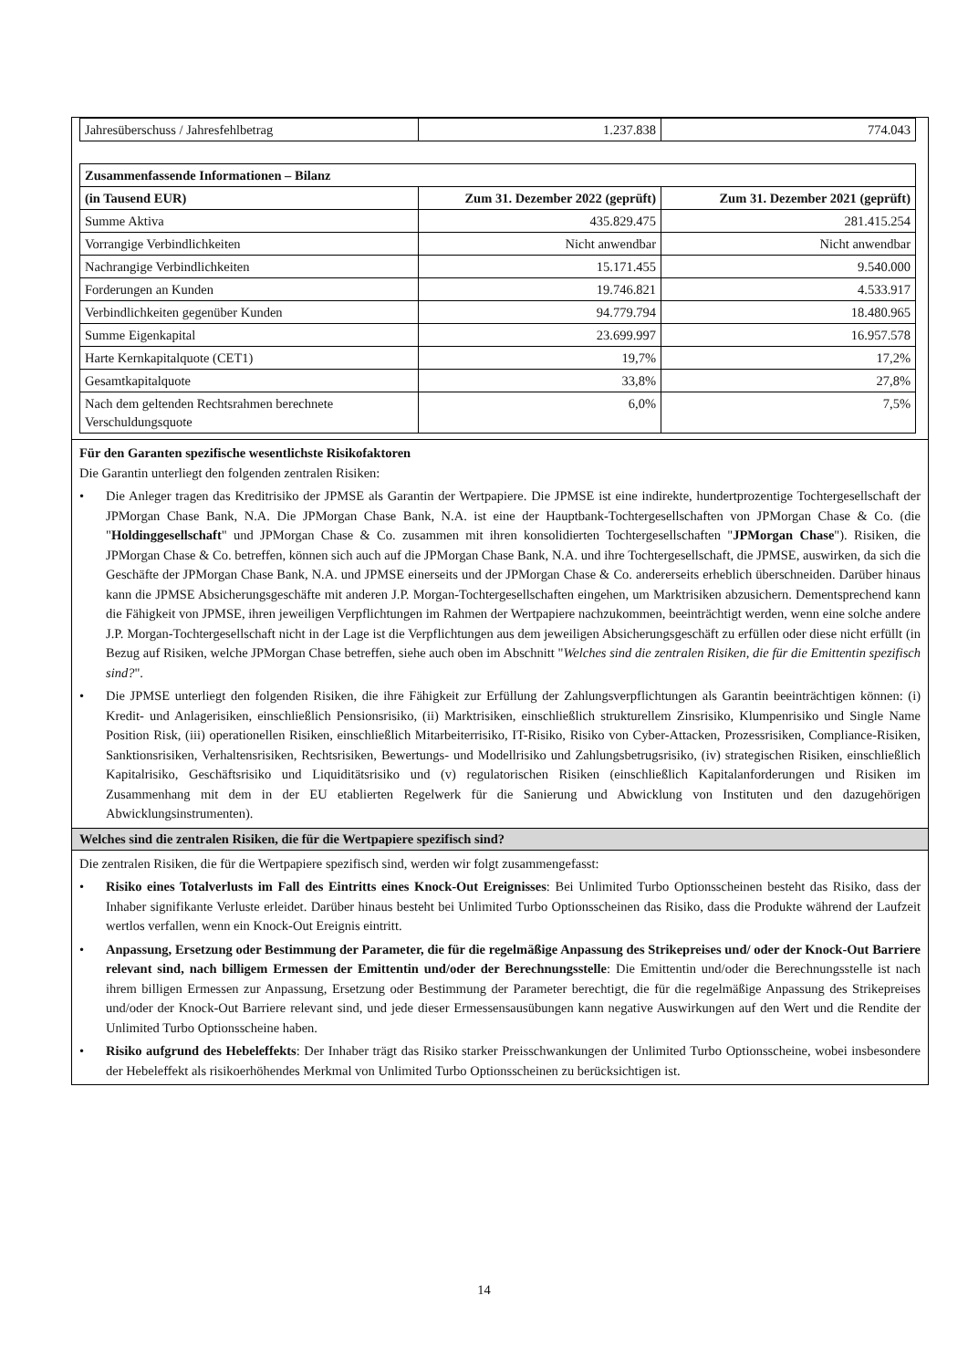| Jahresüberschuss / Jahresfehlbetrag | 1.237.838 | 774.043 |
| Zusammenfassende Informationen – Bilanz | | |
| --- | --- | --- |
| (in Tausend EUR) | Zum 31. Dezember 2022 (geprüft) | Zum 31. Dezember 2021 (geprüft) |
| Summe Aktiva | 435.829.475 | 281.415.254 |
| Vorrangige Verbindlichkeiten | Nicht anwendbar | Nicht anwendbar |
| Nachrangige Verbindlichkeiten | 15.171.455 | 9.540.000 |
| Forderungen an Kunden | 19.746.821 | 4.533.917 |
| Verbindlichkeiten gegenüber Kunden | 94.779.794 | 18.480.965 |
| Summe Eigenkapital | 23.699.997 | 16.957.578 |
| Harte Kernkapitalquote (CET1) | 19,7% | 17,2% |
| Gesamtkapitalquote | 33,8% | 27,8% |
| Nach dem geltenden Rechtsrahmen berechnete Verschuldungsquote | 6,0% | 7,5% |
Für den Garanten spezifische wesentlichste Risikofaktoren
Die Garantin unterliegt den folgenden zentralen Risiken:
• Die Anleger tragen das Kreditrisiko der JPMSE als Garantin der Wertpapiere. Die JPMSE ist eine indirekte, hundertprozentige Tochtergesellschaft der JPMorgan Chase Bank, N.A. Die JPMorgan Chase Bank, N.A. ist eine der Hauptbank-Tochtergesellschaften von JPMorgan Chase & Co. (die "Holdinggesellschaft" und JPMorgan Chase & Co. zusammen mit ihren konsolidierten Tochtergesellschaften "JPMorgan Chase"). Risiken, die JPMorgan Chase & Co. betreffen, können sich auch auf die JPMorgan Chase Bank, N.A. und ihre Tochtergesellschaft, die JPMSE, auswirken, da sich die Geschäfte der JPMorgan Chase Bank, N.A. und JPMSE einerseits und der JPMorgan Chase & Co. andererseits erheblich überschneiden. Darüber hinaus kann die JPMSE Absicherungsgeschäfte mit anderen J.P. Morgan-Tochtergesellschaften eingehen, um Marktrisiken abzusichern. Dementsprechend kann die Fähigkeit von JPMSE, ihren jeweiligen Verpflichtungen im Rahmen der Wertpapiere nachzukommen, beeinträchtigt werden, wenn eine solche andere J.P. Morgan-Tochtergesellschaft nicht in der Lage ist die Verpflichtungen aus dem jeweiligen Absicherungsgeschäft zu erfüllen oder diese nicht erfüllt (in Bezug auf Risiken, welche JPMorgan Chase betreffen, siehe auch oben im Abschnitt "Welches sind die zentralen Risiken, die für die Emittentin spezifisch sind?".
• Die JPMSE unterliegt den folgenden Risiken, die ihre Fähigkeit zur Erfüllung der Zahlungsverpflichtungen als Garantin beeinträchtigen können: (i) Kredit- und Anlagerisiken, einschließlich Pensionsrisiko, (ii) Marktrisiken, einschließlich strukturellem Zinsrisiko, Klumpenrisiko und Single Name Position Risk, (iii) operationellen Risiken, einschließlich Mitarbeiterrisiko, IT-Risiko, Risiko von Cyber-Attacken, Prozessrisiken, Compliance-Risiken, Sanktionsrisiken, Verhaltensrisiken, Rechtsrisiken, Bewertungs- und Modellrisiko und Zahlungsbetrugsrisiko, (iv) strategischen Risiken, einschließlich Kapitalrisiko, Geschäftsrisiko und Liquiditätsrisiko und (v) regulatorischen Risiken (einschließlich Kapitalanforderungen und Risiken im Zusammenhang mit dem in der EU etablierten Regelwerk für die Sanierung und Abwicklung von Instituten und den dazugehörigen Abwicklungsinstrumenten).
Welches sind die zentralen Risiken, die für die Wertpapiere spezifisch sind?
Die zentralen Risiken, die für die Wertpapiere spezifisch sind, werden wir folgt zusammengefasst:
• Risiko eines Totalverlusts im Fall des Eintritts eines Knock-Out Ereignisses: Bei Unlimited Turbo Optionsscheinen besteht das Risiko, dass der Inhaber signifikante Verluste erleidet. Darüber hinaus besteht bei Unlimited Turbo Optionsscheinen das Risiko, dass die Produkte während der Laufzeit wertlos verfallen, wenn ein Knock-Out Ereignis eintritt.
• Anpassung, Ersetzung oder Bestimmung der Parameter, die für die regelmäßige Anpassung des Strikepreises und/ oder der Knock-Out Barriere relevant sind, nach billigem Ermessen der Emittentin und/oder der Berechnungsstelle: Die Emittentin und/oder die Berechnungsstelle ist nach ihrem billigen Ermessen zur Anpassung, Ersetzung oder Bestimmung der Parameter berechtigt, die für die regelmäßige Anpassung des Strikepreises und/oder der Knock-Out Barriere relevant sind, und jede dieser Ermessensausübungen kann negative Auswirkungen auf den Wert und die Rendite der Unlimited Turbo Optionsscheine haben.
• Risiko aufgrund des Hebeleffekts: Der Inhaber trägt das Risiko starker Preisschwankungen der Unlimited Turbo Optionsscheine, wobei insbesondere der Hebeleffekt als risikoerhöhendes Merkmal von Unlimited Turbo Optionsscheinen zu berücksichtigen ist.
14